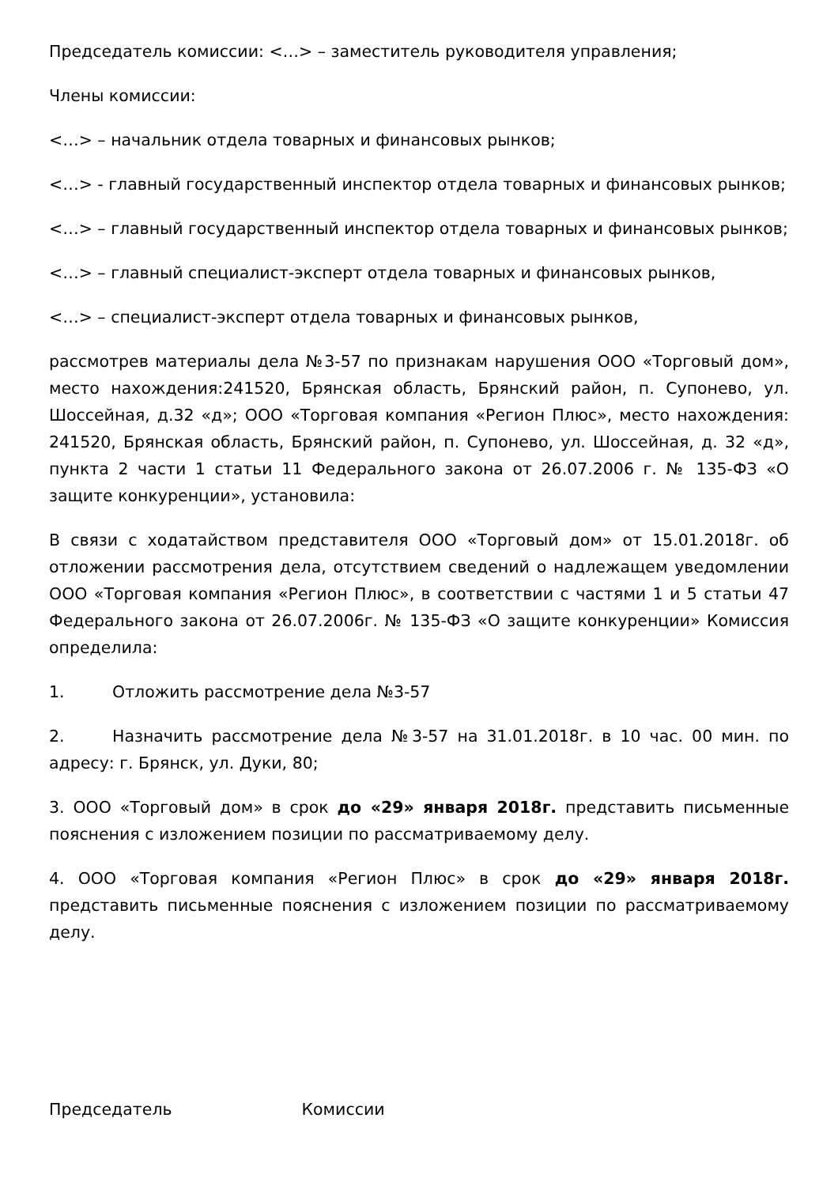Председатель комиссии: <…> – заместитель руководителя управления;
Члены комиссии:
<…> – начальник отдела товарных и финансовых рынков;
<…> - главный государственный инспектор отдела товарных и финансовых рынков;
<…> – главный государственный инспектор отдела товарных и финансовых рынков;
<…> – главный специалист-эксперт отдела товарных и финансовых рынков,
<…> – специалист-эксперт отдела товарных и финансовых рынков,
рассмотрев материалы дела №3-57 по признакам нарушения ООО «Торговый дом», место нахождения:241520, Брянская область, Брянский район, п. Супонево, ул. Шоссейная, д.32 «д»; ООО «Торговая компания «Регион Плюс», место нахождения: 241520, Брянская область, Брянский район, п. Супонево, ул. Шоссейная, д. 32 «д», пункта 2 части 1 статьи 11 Федерального закона от 26.07.2006 г. № 135-ФЗ «О защите конкуренции», установила:
В связи с ходатайством представителя ООО «Торговый дом» от 15.01.2018г. об отложении рассмотрения дела, отсутствием сведений о надлежащем уведомлении ООО «Торговая компания «Регион Плюс», в соответствии с частями 1 и 5 статьи 47 Федерального закона от 26.07.2006г. № 135-ФЗ «О защите конкуренции» Комиссия определила:
1. Отложить рассмотрение дела №3-57
2. Назначить рассмотрение дела №3-57 на 31.01.2018г. в 10 час. 00 мин. по адресу: г. Брянск, ул. Дуки, 80;
3. ООО «Торговый дом» в срок до «29» января 2018г. представить письменные пояснения с изложением позиции по рассматриваемому делу.
4. ООО «Торговая компания «Регион Плюс» в срок до «29» января 2018г. представить письменные пояснения с изложением позиции по рассматриваемому делу.
Председатель Комиссии